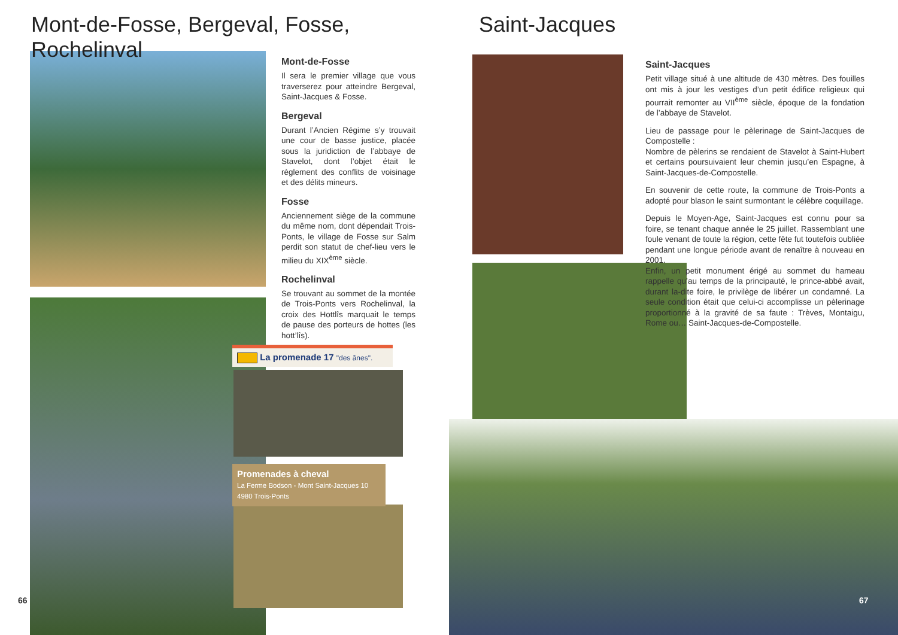Mont-de-Fosse, Bergeval, Fosse, Rochelinval
Mont-de-Fosse
Il sera le premier village que vous traverserez pour atteindre Bergeval, Saint-Jacques & Fosse.
Bergeval
Durant l’Ancien Régime s’y trouvait une cour de basse justice, placée sous la juridiction de l’abbaye de Stavelot, dont l’objet était le règlement des conflits de voisinage et des délits mineurs.
Fosse
Anciennement siège de la commune du même nom, dont dépendait Trois-Ponts, le village de Fosse sur Salm perdit son statut de chef-lieu vers le milieu du XIX<sup>ème</sup> siècle.
Rochelinval
Se trouvant au sommet de la montée de Trois-Ponts vers Rochelinval, la croix des Hottlîs marquait le temps de pause des porteurs de hottes (les hott’lîs).
La promenade 17 "des ânes".
Promenades à cheval
La Ferme Bodson - Mont Saint-Jacques 10
4980 Trois-Ponts
66
Saint-Jacques
Saint-Jacques
Petit village situé à une altitude de 430 mètres. Des fouilles ont mis à jour les vestiges d’un petit édifice religieux qui pourrait remonter au VII<sup>ème</sup> siècle, époque de la fondation de l’abbaye de Stavelot.
Lieu de passage pour le pèlerinage de Saint-Jacques de Compostelle :
Nombre de pèlerins se rendaient de Stavelot à Saint-Hubert et certains poursuivaient leur chemin jusqu’en Espagne, à Saint-Jacques-de-Compostelle.
En souvenir de cette route, la commune de Trois-Ponts a adopté pour blason le saint surmontant le célèbre coquillage.
Depuis le Moyen-Age, Saint-Jacques est connu pour sa foire, se tenant chaque année le 25 juillet. Rassemblant une foule venant de toute la région, cette fête fut toutefois oubliée pendant une longue période avant de renaître à nouveau en 2001.
Enfin, un petit monument érigé au sommet du hameau rappelle qu’au temps de la principauté, le prince-abbé avait, durant la-dite foire, le privilège de libérer un condamné. La seule condition était que celui-ci accomplisse un pèlerinage proportionné à la gravité de sa faute : Trèves, Montaigu, Rome ou… Saint-Jacques-de-Compostelle.
67